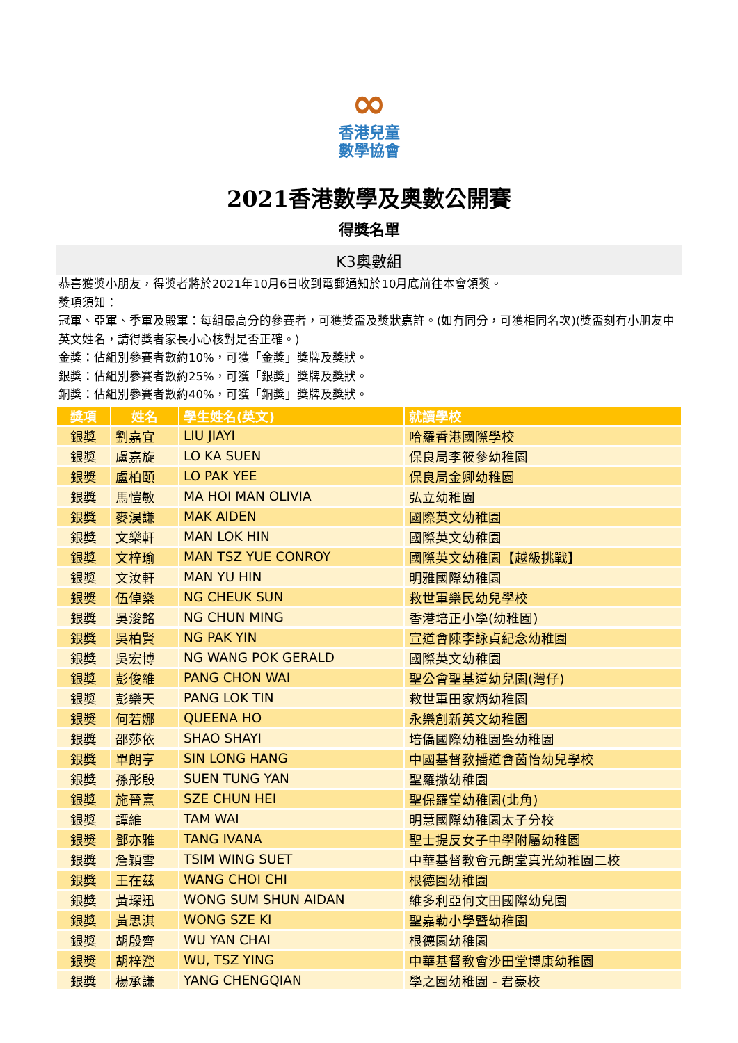∞
香港兒童
數學協會
2021香港數學及奧數公開賽
得獎名單
K3奧數組
恭喜獲獎小朋友，得獎者將於2021年10月6日收到電郵通知於10月底前往本會領獎。
獎項須知：
冠軍、亞軍、季軍及殿軍：每組最高分的參賽者，可獲獎盃及獎狀嘉許。(如有同分，可獲相同名次)(獎盃刻有小朋友中英文姓名，請得獎者家長小心核對是否正確。)
金獎：佔組別參賽者數約10%，可獲「金獎」獎牌及獎狀。
銀獎：佔組別參賽者數約25%，可獲「銀獎」獎牌及獎狀。
銅獎：佔組別參賽者數約40%，可獲「銅獎」獎牌及獎狀。
| 獎項 | 姓名 | 學生姓名(英文) | 就讀學校 |
| --- | --- | --- | --- |
| 銀獎 | 劉嘉宜 | LIU JIAYI | 哈羅香港國際學校 |
| 銀獎 | 盧嘉旋 | LO KA SUEN | 保良局李筱參幼稚園 |
| 銀獎 | 盧柏頤 | LO PAK YEE | 保良局金卿幼稚園 |
| 銀獎 | 馬愷敏 | MA HOI MAN OLIVIA | 弘立幼稚園 |
| 銀獎 | 麥淏謙 | MAK AIDEN | 國際英文幼稚園 |
| 銀獎 | 文樂軒 | MAN LOK HIN | 國際英文幼稚園 |
| 銀獎 | 文梓瑜 | MAN TSZ YUE CONROY | 國際英文幼稚園【越級挑戰】 |
| 銀獎 | 文汝軒 | MAN YU HIN | 明雅國際幼稚園 |
| 銀獎 | 伍倬燊 | NG CHEUK SUN | 救世軍樂民幼兒學校 |
| 銀獎 | 吳浚銘 | NG CHUN MING | 香港培正小學(幼稚園) |
| 銀獎 | 吳柏賢 | NG PAK YIN | 宣道會陳李詠貞紀念幼稚園 |
| 銀獎 | 吳宏博 | NG WANG POK GERALD | 國際英文幼稚園 |
| 銀獎 | 彭俊維 | PANG CHON WAI | 聖公會聖基道幼兒園(灣仔) |
| 銀獎 | 彭樂天 | PANG LOK TIN | 救世軍田家炳幼稚園 |
| 銀獎 | 何若娜 | QUEENA HO | 永樂創新英文幼稚園 |
| 銀獎 | 邵莎依 | SHAO SHAYI | 培僑國際幼稚園暨幼稚園 |
| 銀獎 | 單朗亨 | SIN LONG HANG | 中國基督教播道會茵怡幼兒學校 |
| 銀獎 | 孫彤殷 | SUEN TUNG YAN | 聖羅撒幼稚園 |
| 銀獎 | 施晉熹 | SZE CHUN HEI | 聖保羅堂幼稚園(北角) |
| 銀獎 | 譚維 | TAM WAI | 明慧國際幼稚園太子分校 |
| 銀獎 | 鄧亦雅 | TANG IVANA | 聖士提反女子中學附屬幼稚園 |
| 銀獎 | 詹穎雪 | TSIM WING SUET | 中華基督教會元朗堂真光幼稚園二校 |
| 銀獎 | 王在茲 | WANG CHOI CHI | 根德園幼稚園 |
| 銀獎 | 黃琛迅 | WONG SUM SHUN AIDAN | 維多利亞何文田國際幼兒園 |
| 銀獎 | 黃思淇 | WONG SZE KI | 聖嘉勒小學暨幼稚園 |
| 銀獎 | 胡殷齊 | WU YAN CHAI | 根德園幼稚園 |
| 銀獎 | 胡梓瀅 | WU, TSZ YING | 中華基督教會沙田堂博康幼稚園 |
| 銀獎 | 楊承謙 | YANG CHENGQIAN | 學之園幼稚園 - 君豪校 |